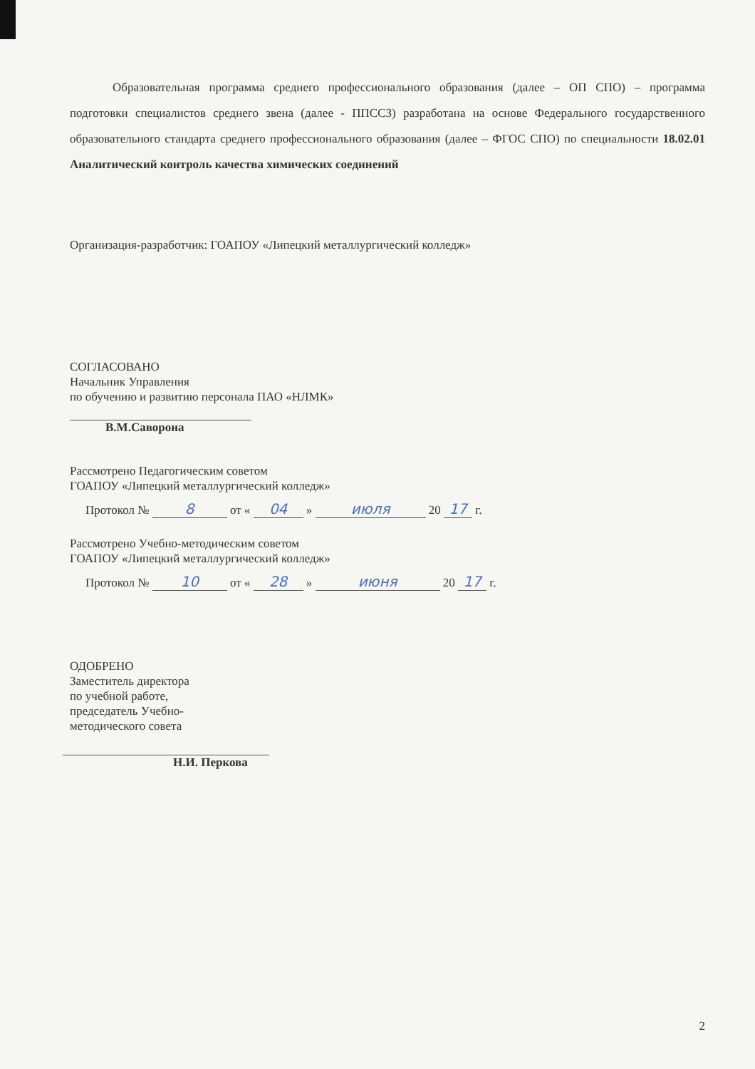Образовательная программа среднего профессионального образования (далее – ОП СПО) – программа подготовки специалистов среднего звена (далее - ППССЗ) разработана на основе Федерального государственного образовательного стандарта среднего профессионального образования (далее – ФГОС СПО) по специальности 18.02.01 Аналитический контроль качества химических соединений
Организация-разработчик: ГОАПОУ «Липецкий металлургический колледж»
СОГЛАСОВАНО
Начальник Управления
по обучению и развитию персонала ПАО «НЛМК»
В.М.Саворона
Рассмотрено Педагогическим советом
ГОАПОУ «Липецкий металлургический колледж»
Протокол № 8 от « 04 » июля 20 17 г.
Рассмотрено Учебно-методическим советом
ГОАПОУ «Липецкий металлургический колледж»
Протокол № 10 от « 28 » июня 20 17 г.
ОДОБРЕНО
Заместитель директора
по учебной работе,
председатель Учебно-
методического совета
Н.И. Перкова
2